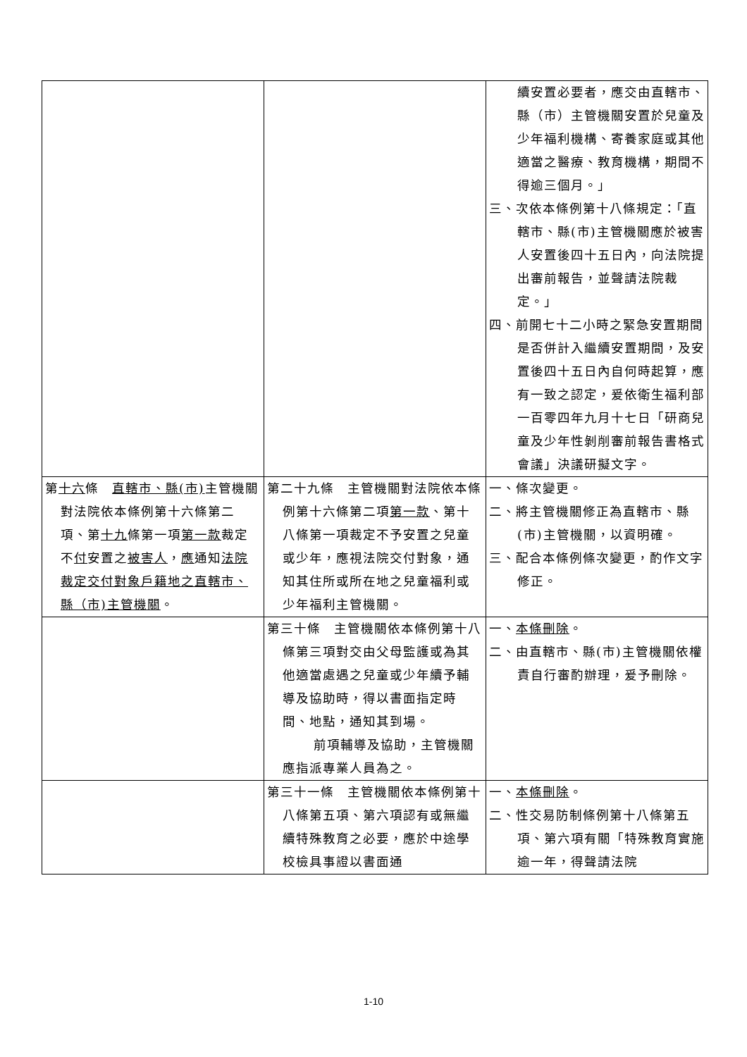| | | 續安置必要者，應交由直轄市、縣（市）主管機關安置於兒童及少年福利機構、寄養家庭或其他適當之醫療、教育機構，期間不得逾三個月。」 三、次依本條例第十八條規定：「直轄市、縣(市)主管機關應於被害人安置後四十五日內，向法院提出審前報告，並聲請法院裁定。」 四、前開七十二小時之緊急安置期間是否併計入繼續安置期間，及安置後四十五日內自何時起算，應有一致之認定，爰依衛生福利部一百零四年九月十七日「研商兒童及少年性剝削審前報告書格式會議」決議研擬文字。 |
| 第 十六 條 直轄市、縣(市) 主管機關對法院依本條例第十六條第二項、第 十九 條第一項 第一款 裁定不 付 安置之 被害人 ， 應 通知 法院裁定交付對象戶籍地之直轄市、縣（市)主管機關 。 | 第二十九條 主管機關對法院依本條例第十六條第二項 第一款 、第十八條第一項裁定不予安置之兒童或少年，應視法院交付對象，通知其住所或所在地之兒童福利或少年福利主管機關。 | 一、條次變更。 二、將主管機關修正為直轄市、縣 (市)主管機關，以資明確。 三、配合本條例條次變更，酌作文字修正。 |
| | 第三十條 主管機關依本條例第十八條第三項對交由父母監護或為其他適當處遇之兒童或少年續予輔導及協助時，得以書面指定時間、地點，通知其到場。 前項輔導及協助，主管機關應指派專業人員為之。 | 一、 本條刪除 。 二、由直轄市、縣(市)主管機關依權責自行審酌辦理，爰予刪除。 |
| | 第三十一條 主管機關依本條例第十八條第五項、第六項認有或無繼續特殊教育之必要，應於中途學校檢具事證以書面通 | 一、 本條刪除 。 二、性交易防制條例第十八條第五項、第六項有關「特殊教育實施逾一年，得聲請法院 |
1-10